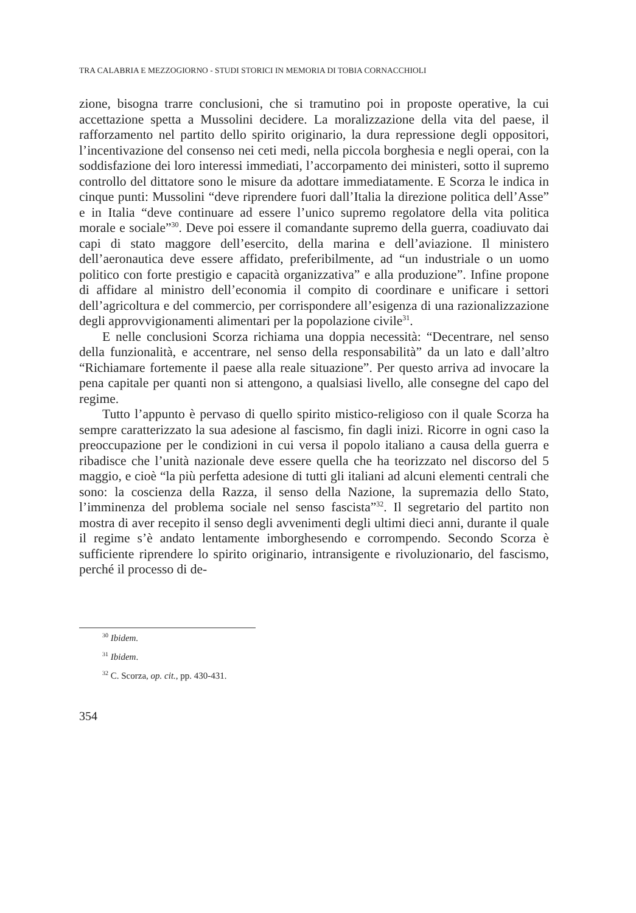TRA CALABRIA E MEZZOGIORNO - STUDI STORICI IN MEMORIA DI TOBIA CORNACCHIOLI
zione, bisogna trarre conclusioni, che si tramutino poi in proposte operative, la cui accettazione spetta a Mussolini decidere. La moralizzazione della vita del paese, il rafforzamento nel partito dello spirito originario, la dura repressione degli oppositori, l’incentivazione del consenso nei ceti medi, nella piccola borghesia e negli operai, con la soddisfazione dei loro interessi immediati, l’accorpamento dei ministeri, sotto il supremo controllo del dittatore sono le misure da adottare immediatamente. E Scorza le indica in cinque punti: Mussolini “deve riprendere fuori dall’Italia la direzione politica dell’Asse” e in Italia “deve continuare ad essere l’unico supremo regolatore della vita politica morale e sociale”<sup>30</sup>. Deve poi essere il comandante supremo della guerra, coadiuvato dai capi di stato maggore dell’esercito, della marina e dell’aviazione. Il ministero dell’aeronautica deve essere affidato, preferibilmente, ad “un industriale o un uomo politico con forte prestigio e capacità organizzativa” e alla produzione”. Infine propone di affidare al ministro dell’economia il compito di coordinare e unificare i settori dell’agricoltura e del commercio, per corrispondere all’esigenza di una razionalizzazione degli approvvigionamenti alimentari per la popolazione civile<sup>31</sup>.
E nelle conclusioni Scorza richiama una doppia necessità: “Decentrare, nel senso della funzionalità, e accentrare, nel senso della responsabilità” da un lato e dall’altro “Richiamare fortemente il paese alla reale situazione”. Per questo arriva ad invocare la pena capitale per quanti non si attengono, a qualsiasi livello, alle consegne del capo del regime.
Tutto l’appunto è pervaso di quello spirito mistico-religioso con il quale Scorza ha sempre caratterizzato la sua adesione al fascismo, fin dagli inizi. Ricorre in ogni caso la preoccupazione per le condizioni in cui versa il popolo italiano a causa della guerra e ribadisce che l’unità nazionale deve essere quella che ha teorizzato nel discorso del 5 maggio, e cioè “la più perfetta adesione di tutti gli italiani ad alcuni elementi centrali che sono: la coscienza della Razza, il senso della Nazione, la supremazia dello Stato, l’imminenza del problema sociale nel senso fascista”<sup>32</sup>. Il segretario del partito non mostra di aver recepito il senso degli avvenimenti degli ultimi dieci anni, durante il quale il regime s’è andato lentamente imborghesendo e corrompendo. Secondo Scorza è sufficiente riprendere lo spirito originario, intransigente e rivoluzionario, del fascismo, perché il processo di de-
<sup>30</sup> Ibidem.
<sup>31</sup> Ibidem.
<sup>32</sup> C. Scorza, op. cit., pp. 430-431.
354